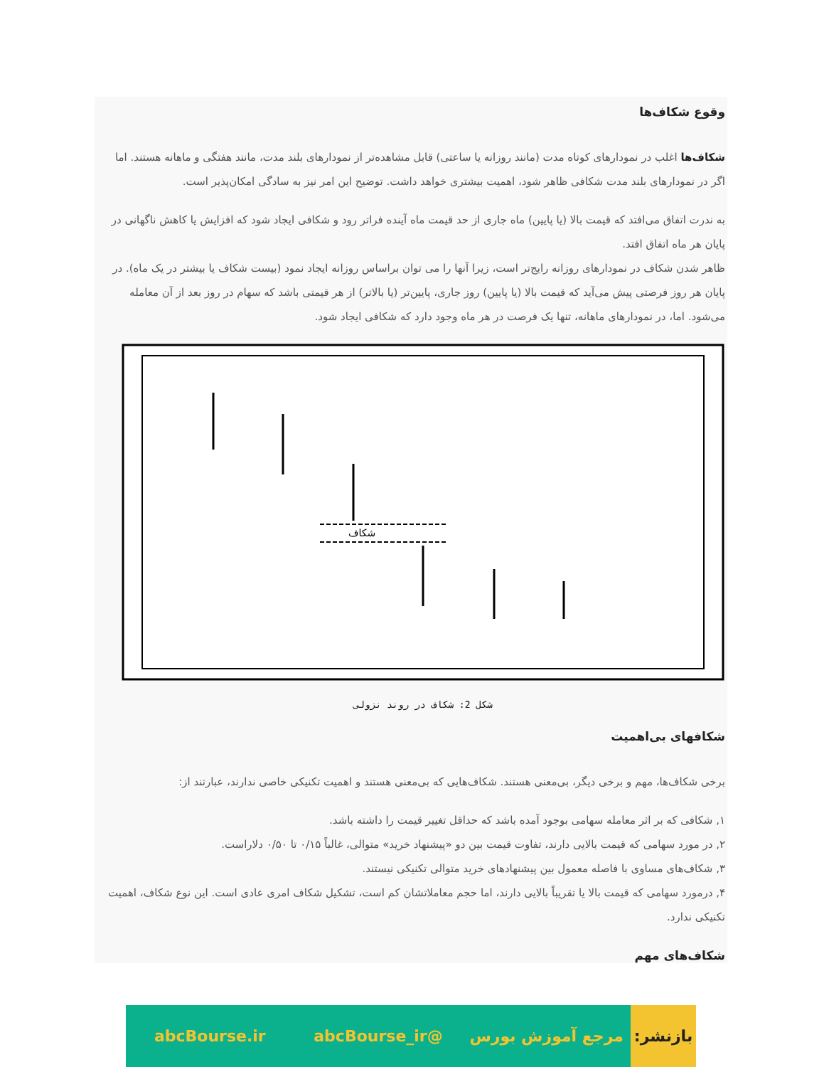وقوع شکاف‌ها
شکاف‌ها اغلب در نمودارهای کوتاه مدت (مانند روزانه یا ساعتی) قابل مشاهده‌تر از نمودارهای بلند مدت، مانند هفتگی و ماهانه هستند. اما اگر در نمودارهای بلند مدت شکافی ظاهر شود، اهمیت بیشتری خواهد داشت. توضیح این امر نیز به سادگی امکان‌پذیر است.
به ندرت اتفاق می‌افتد که قیمت بالا (یا پایین) ماه جاری از حد قیمت ماه آینده فراتر رود و شکافی ایجاد شود که افزایش یا کاهش ناگهانی در پایان هر ماه اتفاق افتد.
ظاهر شدن شکاف در نمودارهای روزانه رایج‌تر است، زیرا آنها را می توان براساس روزانه ایجاد نمود (بیست شکاف یا بیشتر در یک ماه). در پایان هر روز فرصتی پیش می‌آید که قیمت بالا (یا پایین) روز جاری، پایین‌تر (یا بالاتر) از هر قیمتی باشد که سهام در روز بعد از آن معامله می‌شود. اما، در نمودارهای ماهانه، تنها یک فرصت در هر ماه وجود دارد که شکافی ایجاد شود.
شکاف
شکل 2: شکاف در روند نزولی
شکافهای بی‌اهمیت
برخی شکاف‌ها، مهم و برخی دیگر، بی‌معنی هستند. شکاف‌هایی که بی‌معنی هستند و اهمیت تکنیکی خاصی ندارند، عبارتند از:
۱, شکافی که بر اثر معامله سهامی بوجود آمده باشد که حداقل تغییر قیمت را داشته باشد.
۲, در مورد سهامی که قیمت بالایی دارند، تفاوت قیمت بین دو «پیشنهاد خرید» متوالی، غالباً ۰/۱۵ تا ۰/۵۰ دلاراست.
۳, شکاف‌های مساوی با فاصله معمول بین پیشنهادهای خرید متوالی تکنیکی نیستند.
۴, درمورد سهامی که قیمت بالا یا تقریباً بالایی دارند، اما حجم معاملاتشان کم است، تشکیل شکاف امری عادی است. این نوع شکاف، اهمیت تکنیکی ندارد.
شکاف‌های مهم
بازنشر:
مرجع آموزش بورس @abcBourse_ir abcBourse.ir